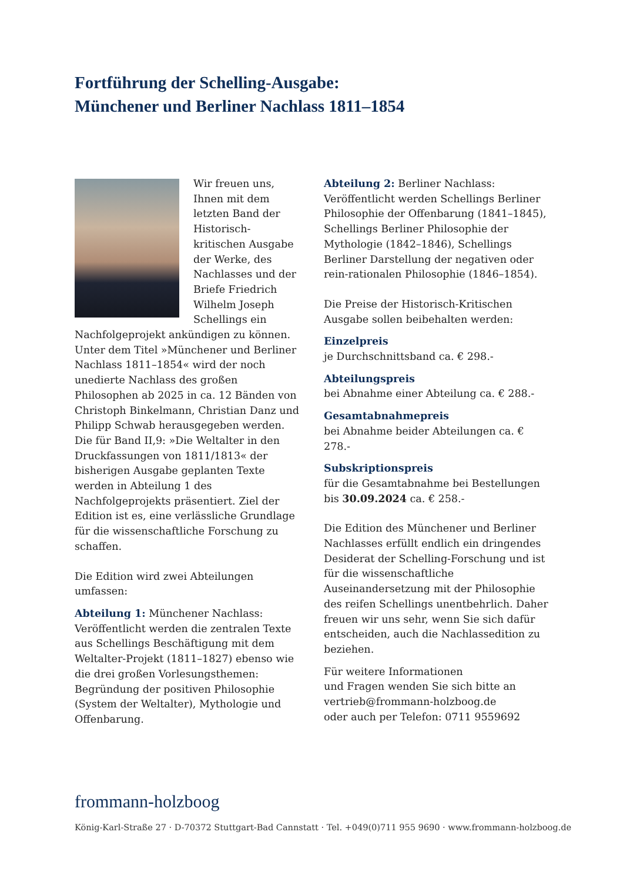Fortführung der Schelling-Ausgabe:
Münchener und Berliner Nachlass 1811–1854
Wir freuen uns, Ihnen mit dem letzten Band der Historisch-kritischen Ausgabe der Werke, des Nachlasses und der Briefe Friedrich Wilhelm Joseph Schellings ein Nachfolgeprojekt ankündigen zu können. Unter dem Titel »Münchener und Berliner Nachlass 1811–1854« wird der noch unedierte Nachlass des großen Philosophen ab 2025 in ca. 12 Bänden von Christoph Binkelmann, Christian Danz und Philipp Schwab herausgegeben werden. Die für Band II,9: »Die Weltalter in den Druckfassungen von 1811/1813« der bisherigen Ausgabe geplanten Texte werden in Abteilung 1 des Nachfolgeprojekts präsentiert. Ziel der Edition ist es, eine verlässliche Grundlage für die wissenschaftliche Forschung zu schaffen.
Die Edition wird zwei Abteilungen umfassen:
Abteilung 1: Münchener Nachlass: Veröffentlicht werden die zentralen Texte aus Schellings Beschäftigung mit dem Weltalter-Projekt (1811–1827) ebenso wie die drei großen Vorlesungsthemen: Begründung der positiven Philosophie (System der Weltalter), Mythologie und Offenbarung.
Abteilung 2: Berliner Nachlass: Veröffentlicht werden Schellings Berliner Philosophie der Offenbarung (1841–1845), Schellings Berliner Philosophie der Mythologie (1842–1846), Schellings Berliner Darstellung der negativen oder rein-rationalen Philosophie (1846–1854).
Die Preise der Historisch-Kritischen Ausgabe sollen beibehalten werden:
Einzelpreis
je Durchschnittsband ca. € 298.-
Abteilungspreis
bei Abnahme einer Abteilung ca. € 288.-
Gesamtabnahmepreis
bei Abnahme beider Abteilungen ca. € 278.-
Subskriptionspreis
für die Gesamtabnahme bei Bestellungen bis 30.09.2024 ca. € 258.-
Die Edition des Münchener und Berliner Nachlasses erfüllt endlich ein dringendes Desiderat der Schelling-Forschung und ist für die wissenschaftliche Auseinandersetzung mit der Philosophie des reifen Schellings unentbehrlich. Daher freuen wir uns sehr, wenn Sie sich dafür entscheiden, auch die Nachlassedition zu beziehen.
Für weitere Informationen
und Fragen wenden Sie sich bitte an
vertrieb@frommann-holzboog.de
oder auch per Telefon: 0711 9559692
frommann-holzboog
König-Karl-Straße 27 · D-70372 Stuttgart-Bad Cannstatt · Tel. +049(0)711 955 9690 · www.frommann-holzboog.de